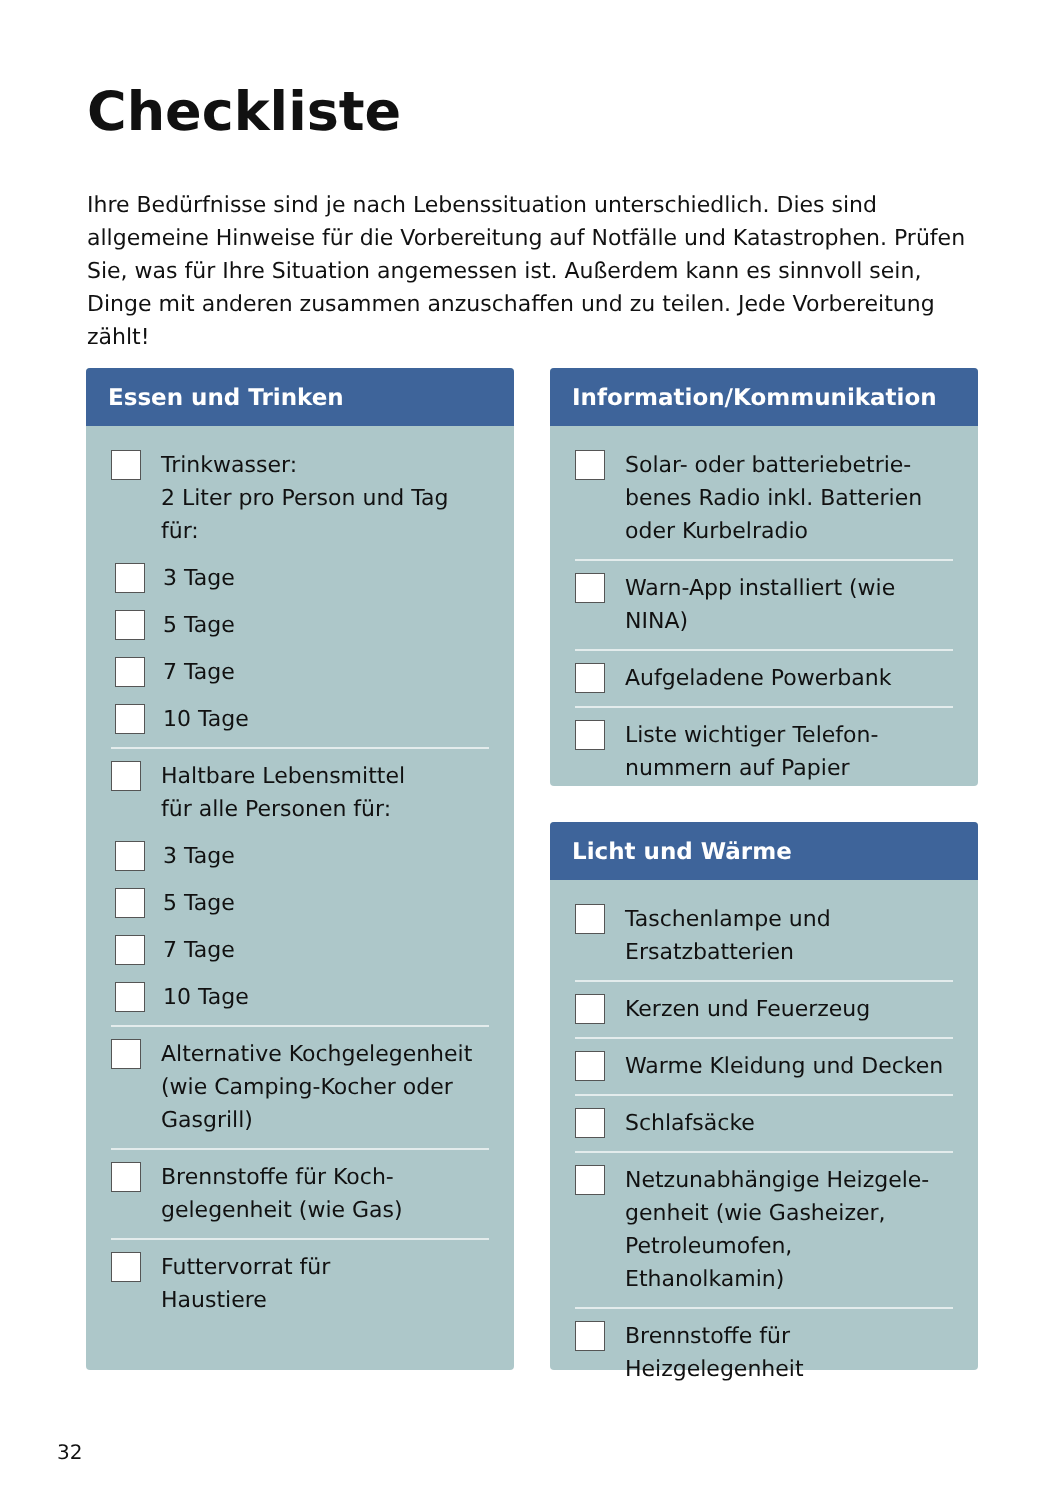Checkliste
Ihre Bedürfnisse sind je nach Lebenssituation unterschiedlich. Dies sind allgemeine Hinweise für die Vorbereitung auf Notfälle und Katastrophen. Prüfen Sie, was für Ihre Situation angemessen ist. Außerdem kann es sinnvoll sein, Dinge mit anderen zusammen anzuschaffen und zu teilen. Jede Vorbereitung zählt!
Essen und Trinken
Trinkwasser:
2 Liter pro Person und Tag für:
3 Tage
5 Tage
7 Tage
10 Tage
Haltbare Lebensmittel
für alle Personen für:
3 Tage
5 Tage
7 Tage
10 Tage
Alternative Kochgelegenheit (wie Camping-Kocher oder Gasgrill)
Brennstoffe für Koch-
gelegenheit (wie Gas)
Futtervorrat für
Haustiere
Information/Kommunikation
Solar- oder batteriebetrie-
benes Radio inkl. Batterien
oder Kurbelradio
Warn-App installiert (wie NINA)
Aufgeladene Powerbank
Liste wichtiger Telefon-
nummern auf Papier
Licht und Wärme
Taschenlampe und
Ersatzbatterien
Kerzen und Feuerzeug
Warme Kleidung und Decken
Schlafsäcke
Netzunabhängige Heizgele-
genheit (wie Gasheizer,
Petroleumofen, Ethanolkamin)
Brennstoffe für Heizgelegenheit
32